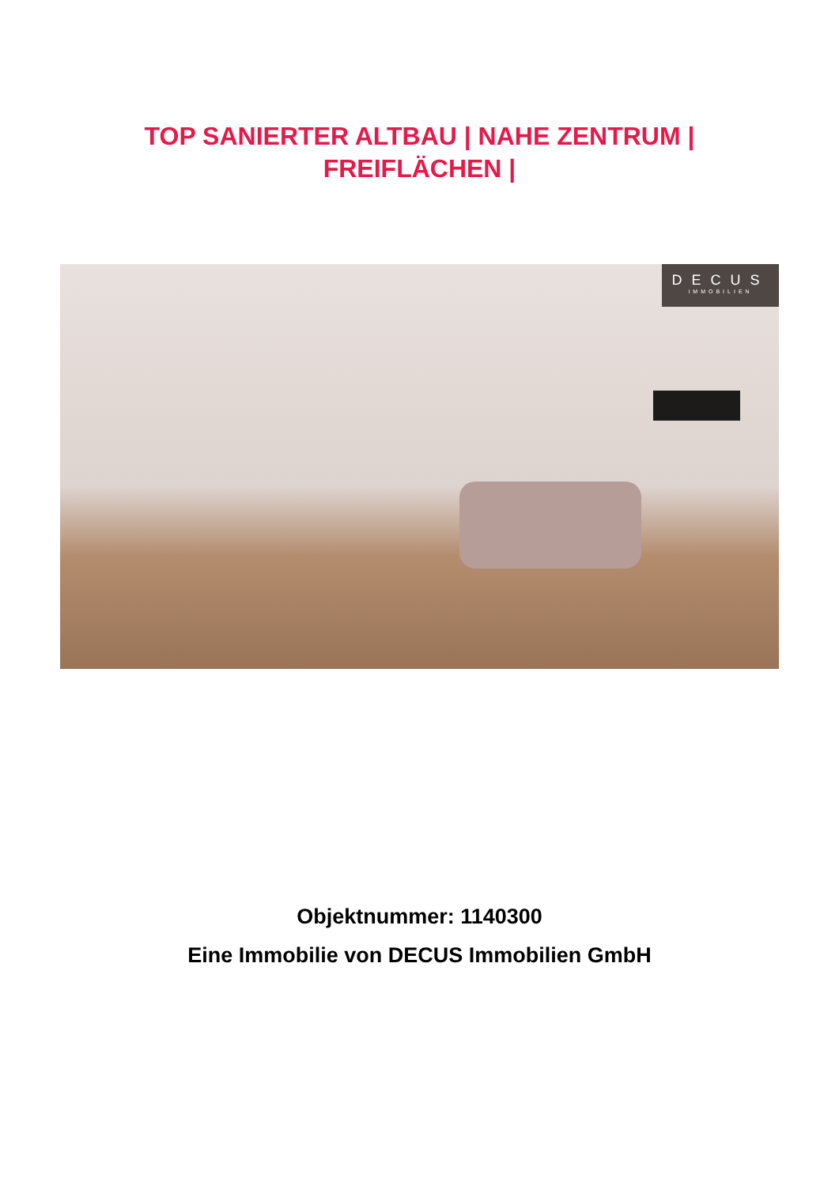TOP SANIERTER ALTBAU | NAHE ZENTRUM |
FREIFLÄCHEN |
DECUS
IMMOBILIEN
Objektnummer: 1140300
Eine Immobilie von DECUS Immobilien GmbH